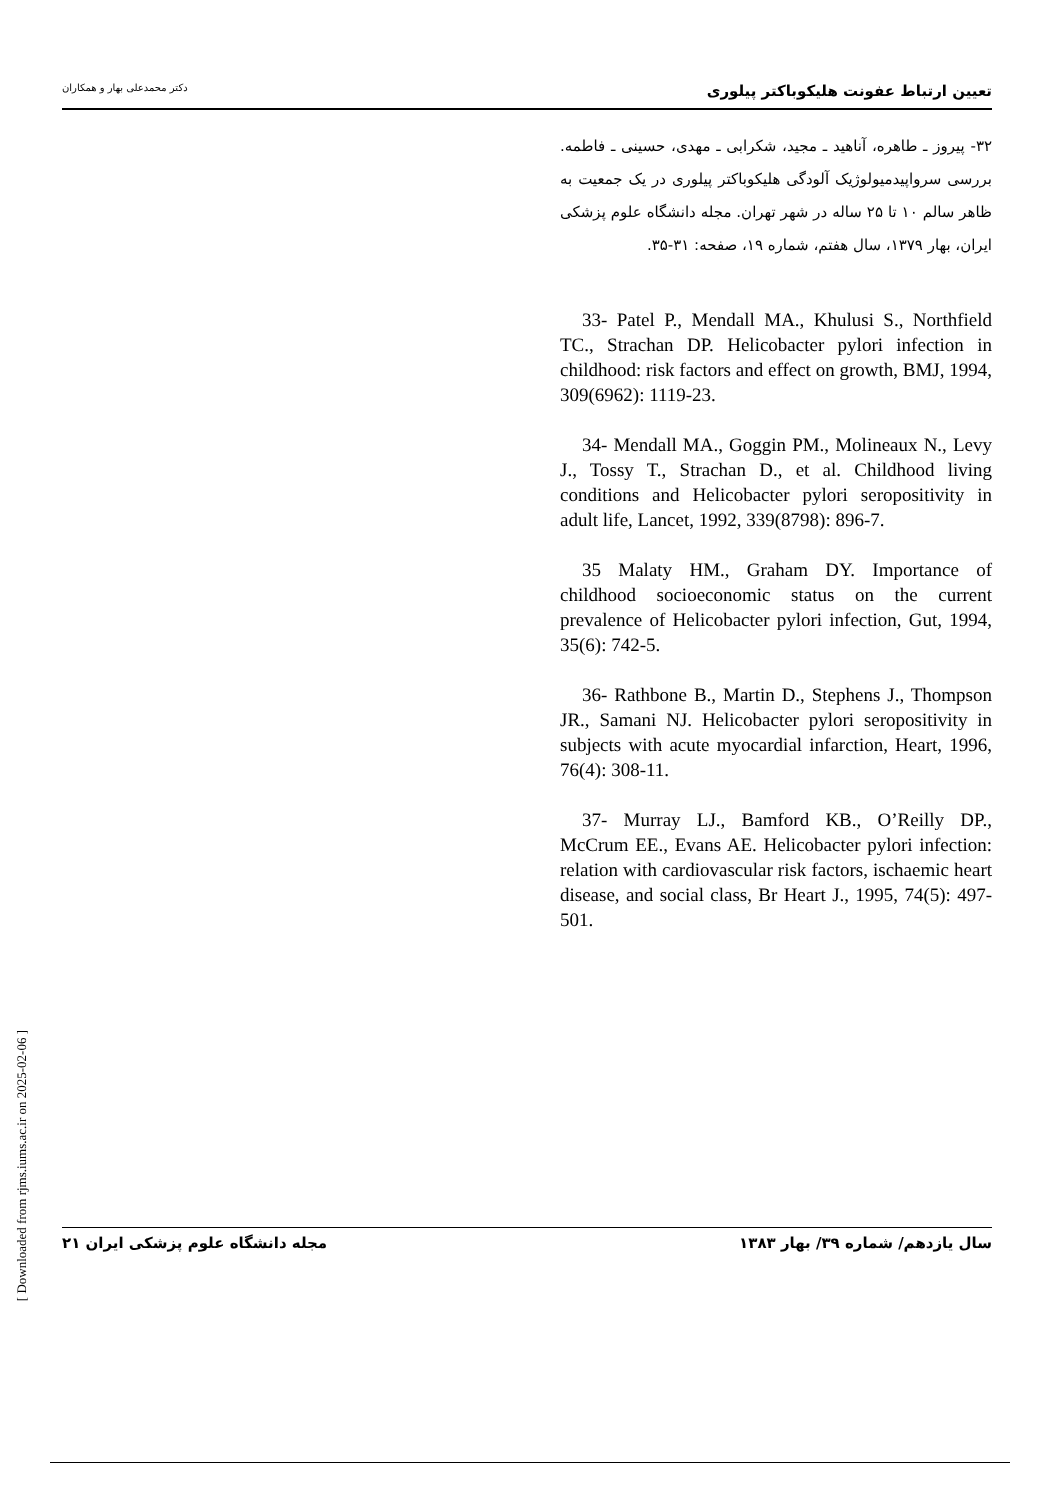تعیین ارتباط عفونت هلیکوباکتر پیلوری دکتر محمدعلی بهار و همکاران
۳۲- پیروز ـ طاهره، آناهید ـ مجید، شکرابی ـ مهدی، حسینی ـ فاطمه. بررسی سرواپیدمیولوژیک آلودگی هلیکوباکتر پیلوری در یک جمعیت به ظاهر سالم ۱۰ تا ۲۵ ساله در شهر تهران. مجله دانشگاه علوم پزشکی ایران، بهار ۱۳۷۹، سال هفتم، شماره ۱۹، صفحه: ۳۱-۳۵.
33- Patel P., Mendall MA., Khulusi S., Northfield TC., Strachan DP. Helicobacter pylori infection in childhood: risk factors and effect on growth, BMJ, 1994, 309(6962): 1119-23.
34- Mendall MA., Goggin PM., Molineaux N., Levy J., Tossy T., Strachan D., et al. Childhood living conditions and Helicobacter pylori seropositivity in adult life, Lancet, 1992, 339(8798): 896-7.
35 Malaty HM., Graham DY. Importance of childhood socioeconomic status on the current prevalence of Helicobacter pylori infection, Gut, 1994, 35(6): 742-5.
36- Rathbone B., Martin D., Stephens J., Thompson JR., Samani NJ. Helicobacter pylori seropositivity in subjects with acute myocardial infarction, Heart, 1996, 76(4): 308-11.
37- Murray LJ., Bamford KB., O’Reilly DP., McCrum EE., Evans AE. Helicobacter pylori infection: relation with cardiovascular risk factors, ischaemic heart disease, and social class, Br Heart J., 1995, 74(5): 497-501.
سال یازدهم/ شماره ۳۹/ بهار ۱۳۸۳ مجله دانشگاه علوم پزشکی ایران ۲۱
[ Downloaded from rjms.iums.ac.ir on 2025-02-06 ]